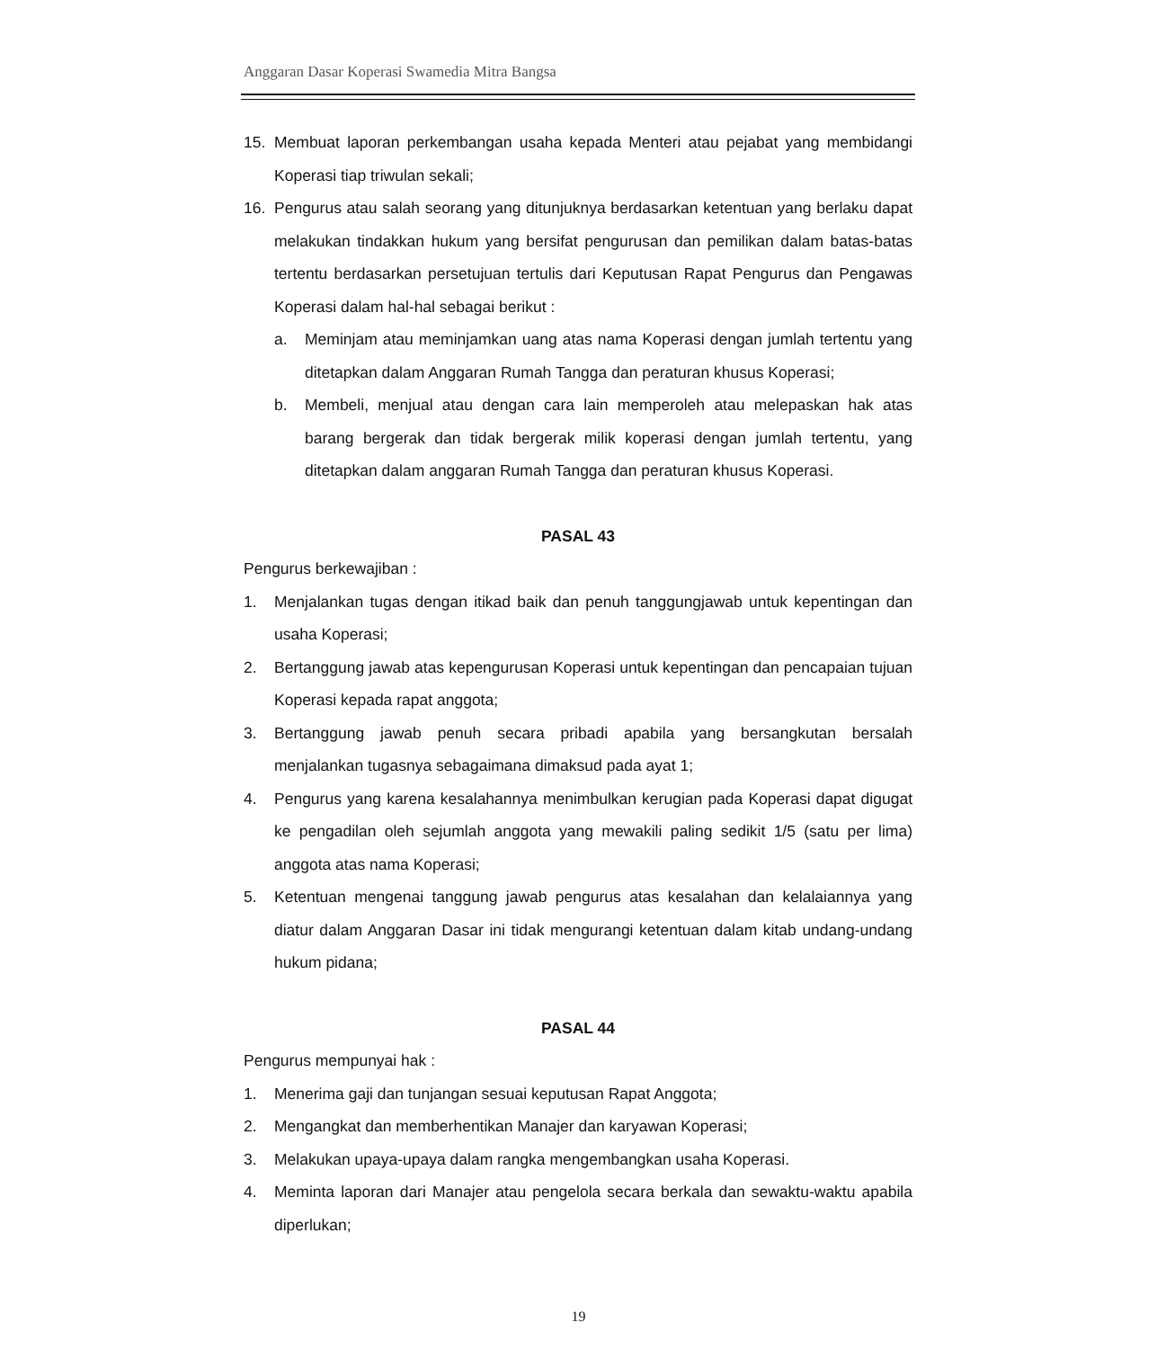Anggaran Dasar Koperasi Swamedia Mitra Bangsa
15. Membuat laporan perkembangan usaha kepada Menteri atau pejabat yang membidangi Koperasi tiap triwulan sekali;
16. Pengurus atau salah seorang yang ditunjuknya berdasarkan ketentuan yang berlaku dapat melakukan tindakkan hukum yang bersifat pengurusan dan pemilikan dalam batas-batas tertentu berdasarkan persetujuan tertulis dari Keputusan Rapat Pengurus dan Pengawas Koperasi dalam hal-hal sebagai berikut :
a. Meminjam atau meminjamkan uang atas nama Koperasi dengan jumlah tertentu yang ditetapkan dalam Anggaran Rumah Tangga dan peraturan khusus Koperasi;
b. Membeli, menjual atau dengan cara lain memperoleh atau melepaskan hak atas barang bergerak dan tidak bergerak milik koperasi dengan jumlah tertentu, yang ditetapkan dalam anggaran Rumah Tangga dan peraturan khusus Koperasi.
PASAL 43
Pengurus berkewajiban :
1. Menjalankan tugas dengan itikad baik dan penuh tanggungjawab untuk kepentingan dan usaha Koperasi;
2. Bertanggung jawab atas kepengurusan Koperasi untuk kepentingan dan pencapaian tujuan Koperasi kepada rapat anggota;
3. Bertanggung jawab penuh secara pribadi apabila yang bersangkutan bersalah menjalankan tugasnya sebagaimana dimaksud pada ayat 1;
4. Pengurus yang karena kesalahannya menimbulkan kerugian pada Koperasi dapat digugat ke pengadilan oleh sejumlah anggota yang mewakili paling sedikit 1/5 (satu per lima) anggota atas nama Koperasi;
5. Ketentuan mengenai tanggung jawab pengurus atas kesalahan dan kelalaiannya yang diatur dalam Anggaran Dasar ini tidak mengurangi ketentuan dalam kitab undang-undang hukum pidana;
PASAL 44
Pengurus mempunyai hak :
1. Menerima gaji dan tunjangan sesuai keputusan Rapat Anggota;
2. Mengangkat dan memberhentikan Manajer dan karyawan Koperasi;
3. Melakukan upaya-upaya dalam rangka mengembangkan usaha Koperasi.
4. Meminta laporan dari Manajer atau pengelola secara berkala dan sewaktu-waktu apabila diperlukan;
19